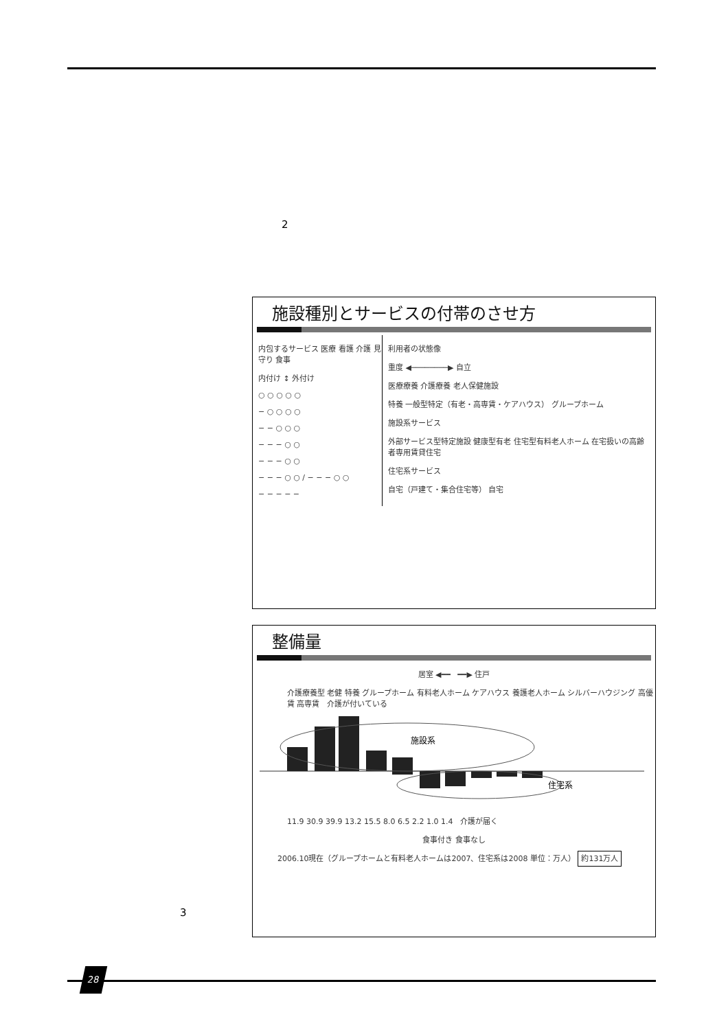2
施設種別とサービスの付帯のさせ方
内包するサービス 医療 看護 介護 見守り 食事
内付け ↕ 外付け
○ ○ ○ ○ ○
− ○ ○ ○ ○
− − ○ ○ ○
− − − ○ ○
− − − ○ ○
− − − ○ ○ / − − − ○ ○
− − − − −
利用者の状態像
重度 ◀────────▶ 自立
医療療養 介護療養 老人保健施設
特養 一般型特定（有老・高専賃・ケアハウス） グループホーム
施設系サービス
外部サービス型特定施設 健康型有老 住宅型有料老人ホーム 在宅扱いの高齢者専用賃貸住宅
住宅系サービス
自宅（戸建て・集合住宅等） 自宅
整備量
居室 ◀━━ ━━▶ 住戸
介護療養型 老健 特養 グループホーム 有料老人ホーム ケアハウス 養護老人ホーム シルバーハウジング 高優賃 高専賃 介護が付いている
施設系
住宅系
11.9 30.9 39.9 13.2 15.5 8.0 6.5 2.2 1.0 1.4 介護が届く
食事付き 食事なし
2006.10現在（グループホームと有料老人ホームは2007、住宅系は2008 単位：万人） 約131万人
3
28